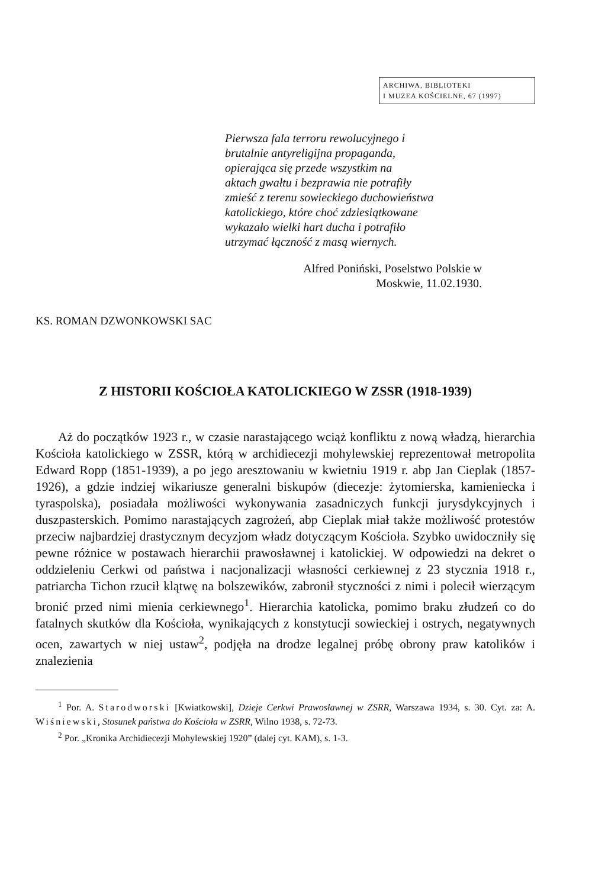ARCHIWA, BIBLIOTEKI
I MUZEA KOŚCIELNE, 67 (1997)
Pierwsza fala terroru rewolucyjnego i
brutalnie antyreligijna propaganda,
opierająca się przede wszystkim na
aktach gwałtu i bezprawia nie potrafiły
zmieść z terenu sowieckiego duchowieństwa
katolickiego, które choć zdziesiątkowane
wykazało wielki hart ducha i potrafiło
utrzymać łączność z masą wiernych.
Alfred Poniński, Poselstwo Polskie w
Moskwie, 11.02.1930.
KS. ROMAN DZWONKOWSKI SAC
Z HISTORII KOŚCIOŁA KATOLICKIEGO W ZSSR (1918-1939)
Aż do początków 1923 r., w czasie narastającego wciąż konfliktu z nową władzą, hierarchia Kościoła katolickiego w ZSSR, którą w archidiecezji mohylewskiej reprezentował metropolita Edward Ropp (1851-1939), a po jego aresztowaniu w kwietniu 1919 r. abp Jan Cieplak (1857-1926), a gdzie indziej wikariusze generalni biskupów (diecezje: żytomierska, kamieniecka i tyraspolska), posiadała możliwości wykonywania zasadniczych funkcji jurysdykcyjnych i duszpasterskich. Pomimo narastających zagrożeń, abp Cieplak miał także możliwość protestów przeciw najbardziej drastycznym decyzjom władz dotyczącym Kościoła. Szybko uwidoczniły się pewne różnice w postawach hierarchii prawosławnej i katolickiej. W odpowiedzi na dekret o oddzieleniu Cerkwi od państwa i nacjonalizacji własności cerkiewnej z 23 stycznia 1918 r., patriarcha Tichon rzucił klątwę na bolszewików, zabronił styczności z nimi i polecił wierzącym bronić przed nimi mienia cerkiewnego<sup>1</sup>. Hierarchia katolicka, pomimo braku złudzeń co do fatalnych skutków dla Kościoła, wynikających z konstytucji sowieckiej i ostrych, negatywnych ocen, zawartych w niej ustaw<sup>2</sup>, podjęła na drodze legalnej próbę obrony praw katolików i znalezienia
<sup>1</sup> Por. A. Starodworski [Kwiatkowski], Dzieje Cerkwi Prawosławnej w ZSRR, Warszawa 1934, s. 30. Cyt. za: A. Wiśniewski, Stosunek państwa do Kościoła w ZSRR, Wilno 1938, s. 72-73.
<sup>2</sup> Por. „Kronika Archidiecezji Mohylewskiej 1920” (dalej cyt. KAM), s. 1-3.